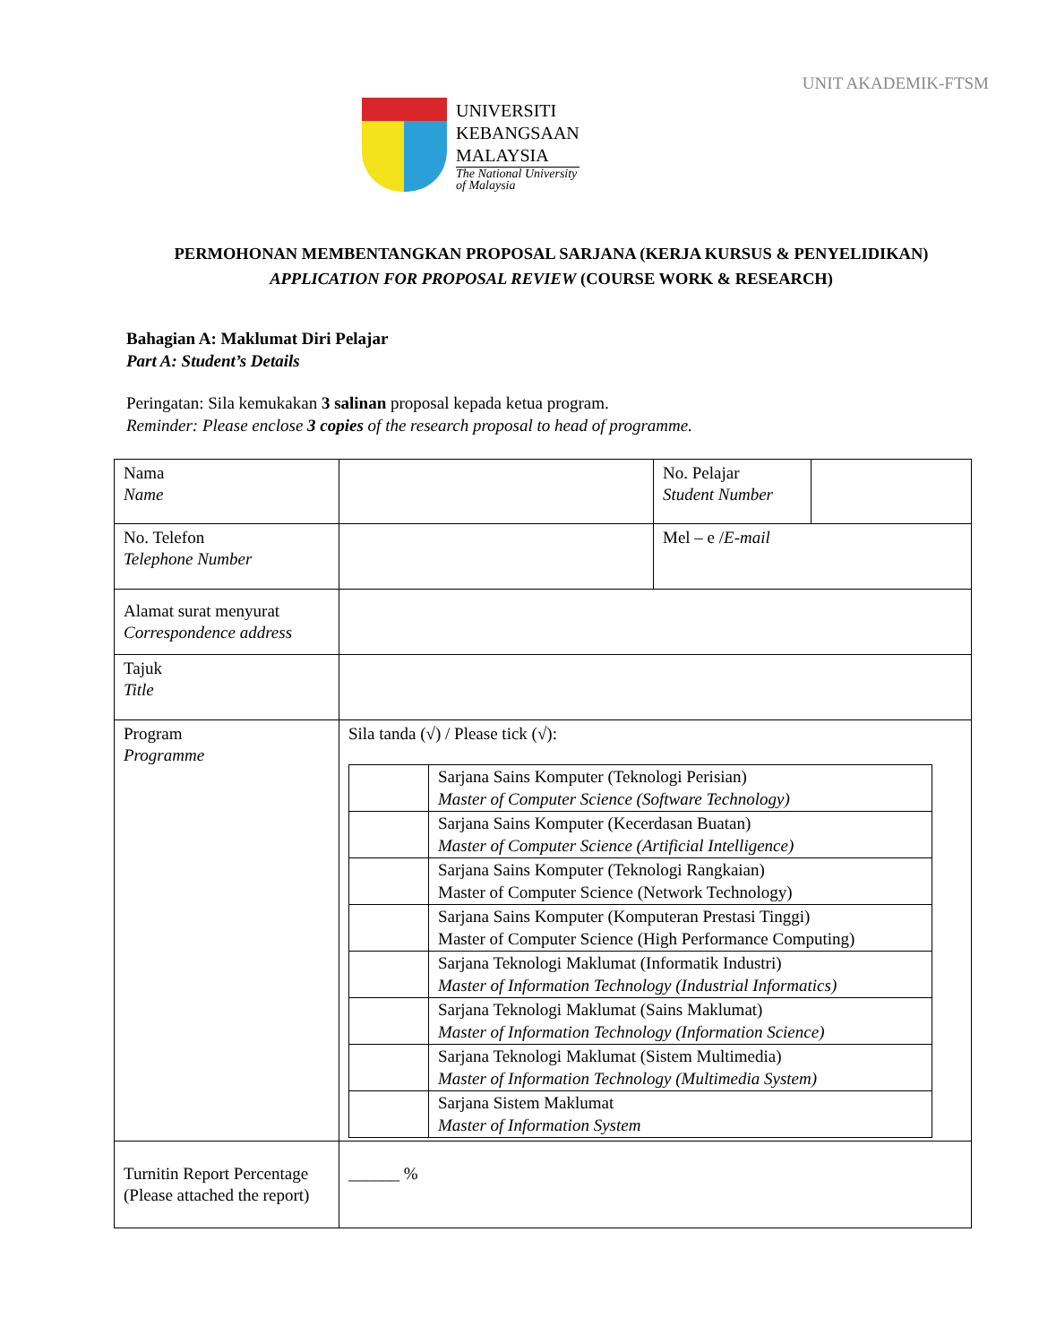UNIT AKADEMIK-FTSM
UNIVERSITI
KEBANGSAAN
MALAYSIA
The National University
of Malaysia
PERMOHONAN MEMBENTANGKAN PROPOSAL SARJANA (KERJA KURSUS & PENYELIDIKAN)
APPLICATION FOR PROPOSAL REVIEW (COURSE WORK & RESEARCH)
Bahagian A: Maklumat Diri Pelajar
Part A: Student’s Details
Peringatan: Sila kemukakan 3 salinan proposal kepada ketua program.
Reminder: Please enclose 3 copies of the research proposal to head of programme.
| Nama Name | | No. Pelajar Student Number | |
| No. Telefon Telephone Number | | Mel – e / E-mail | |
| Alamat surat menyurat Correspondence address | | | |
| Tajuk Title | | | |
| Program Programme | Sila tanda (√) / Please tick (√): / / Sarjana Sains Komputer (Teknologi Perisian) Master of Computer Science (Software Technology) / / / Sarjana Sains Komputer (Kecerdasan Buatan) Master of Computer Science (Artificial Intelligence) / / / Sarjana Sains Komputer (Teknologi Rangkaian) Master of Computer Science (Network Technology) / / / Sarjana Sains Komputer (Komputeran Prestasi Tinggi) Master of Computer Science (High Performance Computing) / / / Sarjana Teknologi Maklumat (Informatik Industri) Master of Information Technology (Industrial Informatics) / / / Sarjana Teknologi Maklumat (Sains Maklumat) Master of Information Technology (Information Science) / / / Sarjana Teknologi Maklumat (Sistem Multimedia) Master of Information Technology (Multimedia System) / / / Sarjana Sistem Maklumat Master of Information System / | | |
| Turnitin Report Percentage (Please attached the report) | ______ % | | |